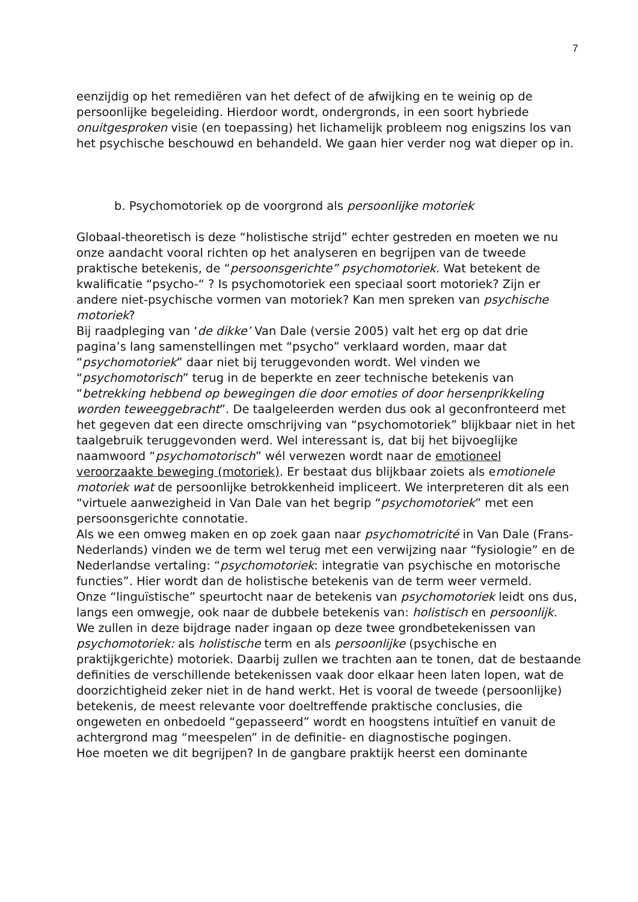7
eenzijdig op het remediëren van het defect of de afwijking en te weinig op de persoonlijke begeleiding. Hierdoor wordt, ondergronds, in een soort hybriede onuitgesproken visie (en toepassing) het lichamelijk probleem nog enigszins los van het psychische beschouwd en behandeld. We gaan hier verder nog wat dieper op in.
b. Psychomotoriek op de voorgrond als persoonlijke motoriek
Globaal-theoretisch is deze “holistische strijd” echter gestreden en moeten we nu onze aandacht vooral richten op het analyseren en begrijpen van de tweede praktische betekenis, de “persoonsgerichte” psychomotoriek. Wat betekent de kwalificatie “psycho-“ ? Is psychomotoriek een speciaal soort motoriek? Zijn er andere niet-psychische vormen van motoriek? Kan men spreken van psychische motoriek?
Bij raadpleging van ‘de dikke’ Van Dale (versie 2005) valt het erg op dat drie pagina’s lang samenstellingen met “psycho” verklaard worden, maar dat “psychomotoriek” daar niet bij teruggevonden wordt. Wel vinden we “psychomotorisch” terug in de beperkte en zeer technische betekenis van “betrekking hebbend op bewegingen die door emoties of door hersenprikkeling worden teweeggebracht”. De taalgeleerden werden dus ook al geconfronteerd met het gegeven dat een directe omschrijving van “psychomotoriek” blijkbaar niet in het taalgebruik teruggevonden werd. Wel interessant is, dat bij het bijvoeglijke naamwoord “psychomotorisch” wél verwezen wordt naar de emotioneel veroorzaakte beweging (motoriek). Er bestaat dus blijkbaar zoiets als emotionele motoriek wat de persoonlijke betrokkenheid impliceert. We interpreteren dit als een “virtuele aanwezigheid in Van Dale van het begrip “psychomotoriek” met een persoonsgerichte connotatie.
Als we een omweg maken en op zoek gaan naar psychomotricité in Van Dale (Frans-Nederlands) vinden we de term wel terug met een verwijzing naar “fysiologie” en de Nederlandse vertaling: “psychomotoriek: integratie van psychische en motorische functies”. Hier wordt dan de holistische betekenis van de term weer vermeld.
Onze “linguïstische” speurtocht naar de betekenis van psychomotoriek leidt ons dus, langs een omwegje, ook naar de dubbele betekenis van: holistisch en persoonlijk.
We zullen in deze bijdrage nader ingaan op deze twee grondbetekenissen van psychomotoriek: als holistische term en als persoonlijke (psychische en praktijkgerichte) motoriek. Daarbij zullen we trachten aan te tonen, dat de bestaande definities de verschillende betekenissen vaak door elkaar heen laten lopen, wat de doorzichtigheid zeker niet in de hand werkt. Het is vooral de tweede (persoonlijke) betekenis, de meest relevante voor doeltreffende praktische conclusies, die ongeweten en onbedoeld “gepasseerd” wordt en hoogstens intuïtief en vanuit de achtergrond mag “meespelen” in de definitie- en diagnostische pogingen.
Hoe moeten we dit begrijpen? In de gangbare praktijk heerst een dominante